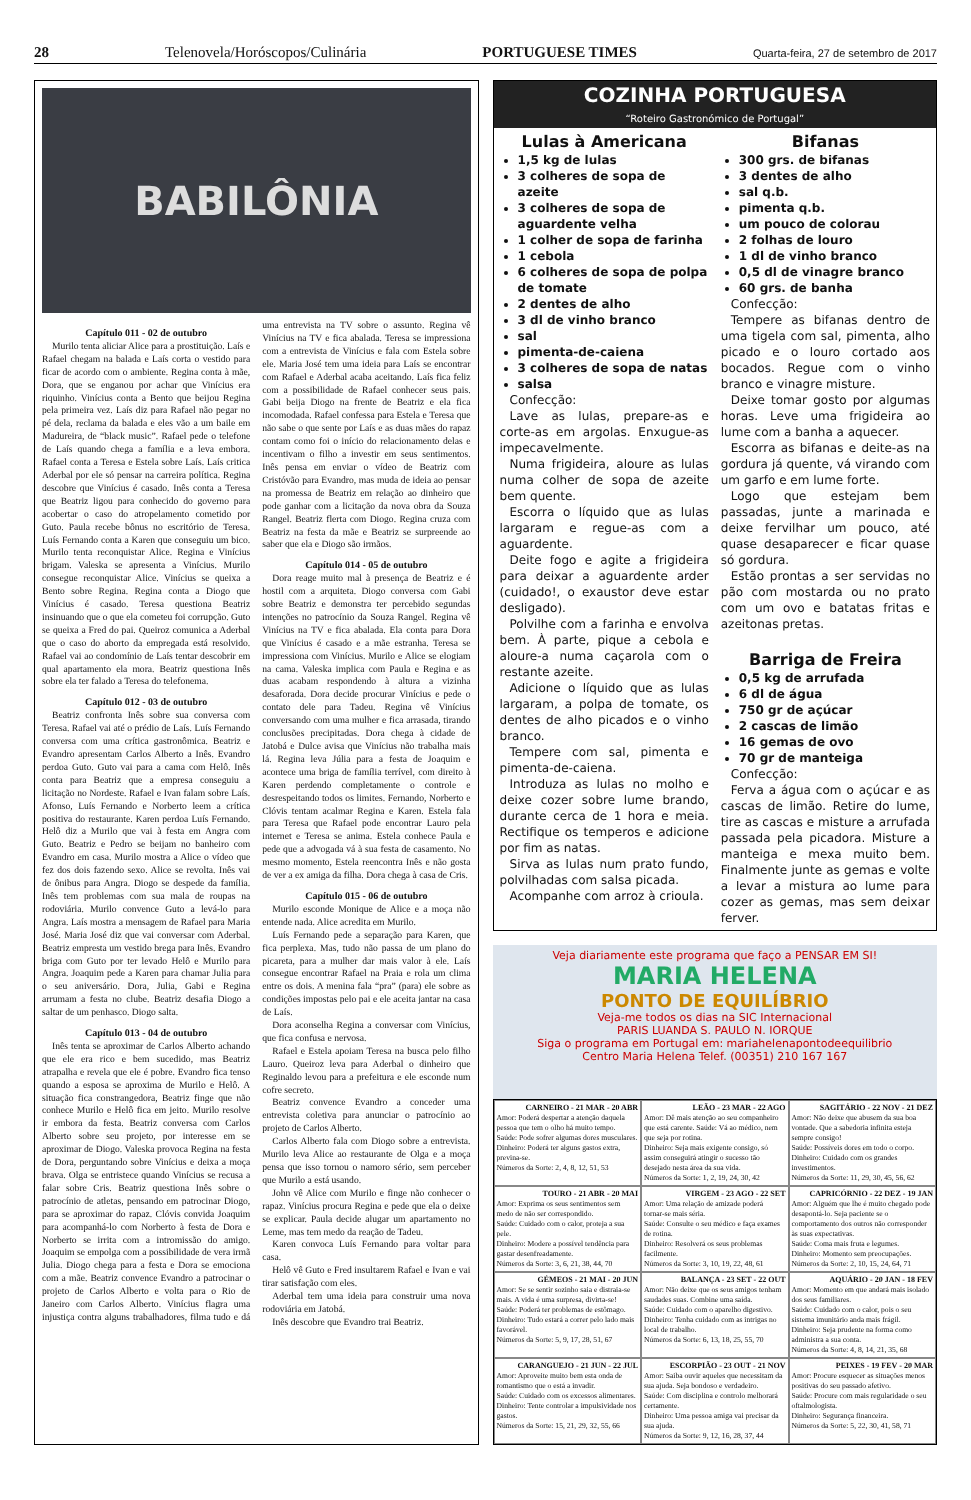28 Telenovela/Horóscopos/Culinária PORTUGUESE TIMES Quarta-feira, 27 de setembro de 2017
BABILÔNIA
Capítulo 011 - 02 de outubro
Murilo tenta aliciar Alice para a prostituição. Laís e Rafael chegam na balada e Laís corta o vestido para ficar de acordo com o ambiente. Regina conta à mãe, Dora, que se enganou por achar que Vinícius era riquinho. Vinícius conta a Bento que beijou Regina pela primeira vez. Laís diz para Rafael não pegar no pé dela, reclama da balada e eles vão a um baile em Madureira, de “black music”. Rafael pede o telefone de Laís quando chega a família e a leva embora. Rafael conta a Teresa e Estela sobre Laís. Laís critica Aderbal por ele só pensar na carreira política. Regina descobre que Vinícius é casado. Inês conta a Teresa que Beatriz ligou para conhecido do governo para acobertar o caso do atropelamento cometido por Guto. Paula recebe bônus no escritório de Teresa. Luís Fernando conta a Karen que conseguiu um bico. Murilo tenta reconquistar Alice. Regina e Vinícius brigam. Valeska se apresenta a Vinícius. Murilo consegue reconquistar Alice. Vinícius se queixa a Bento sobre Regina. Regina conta a Diogo que Vinícius é casado. Teresa questiona Beatriz insinuando que o que ela cometeu foi corrupção. Guto se queixa a Fred do pai. Queiroz comunica a Aderbal que o caso do aborto da empregada está resolvido. Rafael vai ao condomínio de Laís tentar descobrir em qual apartamento ela mora. Beatriz questiona Inês sobre ela ter falado a Teresa do telefonema.
Capítulo 012 - 03 de outubro
Beatriz confronta Inês sobre sua conversa com Teresa. Rafael vai até o prédio de Laís. Luís Fernando conversa com uma crítica gastronômica. Beatriz e Evandro apresentam Carlos Alberto a Inês. Evandro perdoa Guto. Guto vai para a cama com Helô. Inês conta para Beatriz que a empresa conseguiu a licitação no Nordeste. Rafael e Ivan falam sobre Laís. Afonso, Luís Fernando e Norberto leem a crítica positiva do restaurante. Karen perdoa Luís Fernando. Helô diz a Murilo que vai à festa em Angra com Guto. Beatriz e Pedro se beijam no banheiro com Evandro em casa. Murilo mostra a Alice o vídeo que fez dos dois fazendo sexo. Alice se revolta. Inês vai de ônibus para Angra. Diogo se despede da família. Inês tem problemas com sua mala de roupas na rodoviária. Murilo convence Guto a levá-lo para Angra. Laís mostra a mensagem de Rafael para Maria José. Maria José diz que vai conversar com Aderbal. Beatriz empresta um vestido brega para Inês. Evandro briga com Guto por ter levado Helô e Murilo para Angra. Joaquim pede a Karen para chamar Julia para o seu aniversário. Dora, Julia, Gabi e Regina arrumam a festa no clube. Beatriz desafia Diogo a saltar de um penhasco. Diogo salta.
Capítulo 013 - 04 de outubro
Inês tenta se aproximar de Carlos Alberto achando que ele era rico e bem sucedido, mas Beatriz atrapalha e revela que ele é pobre. Evandro fica tenso quando a esposa se aproxima de Murilo e Helô. A situação fica constrangedora, Beatriz finge que não conhece Murilo e Helô fica em jeito. Murilo resolve ir embora da festa. Beatriz conversa com Carlos Alberto sobre seu projeto, por interesse em se aproximar de Diogo. Valeska provoca Regina na festa de Dora, perguntando sobre Vinícius e deixa a moça brava. Olga se entristece quando Vinícius se recusa a falar sobre Cris. Beatriz questiona Inês sobre o patrocínio de atletas, pensando em patrocinar Diogo, para se aproximar do rapaz. Clóvis convida Joaquim para acompanhá-lo com Norberto à festa de Dora e Norberto se irrita com a intromissão do amigo. Joaquim se empolga com a possibilidade de vera irmã Julia. Diogo chega para a festa e Dora se emociona com a mãe. Beatriz convence Evandro a patrocinar o projeto de Carlos Alberto e volta para o Rio de Janeiro com Carlos Alberto. Vinícius flagra uma injustiça contra alguns trabalhadores, filma tudo e dá uma entrevista na TV sobre o assunto. Regina vê Vinícius na TV e fica abalada. Teresa se impressiona com a entrevista de Vinícius e fala com Estela sobre ele. Maria José tem uma ideia para Laís se encontrar com Rafael e Aderbal acaba aceitando. Laís fica feliz com a possibilidade de Rafael conhecer seus pais. Gabi beija Diogo na frente de Beatriz e ela fica incomodada. Rafael confessa para Estela e Teresa que não sabe o que sente por Laís e as duas mães do rapaz contam como foi o início do relacionamento delas e incentivam o filho a investir em seus sentimentos. Inês pensa em enviar o vídeo de Beatriz com Cristóvão para Evandro, mas muda de ideia ao pensar na promessa de Beatriz em relação ao dinheiro que pode ganhar com a licitação da nova obra da Souza Rangel. Beatriz flerta com Diogo. Regina cruza com Beatriz na festa da mãe e Beatriz se surpreende ao saber que ela e Diogo são irmãos.
Capítulo 014 - 05 de outubro
Dora reage muito mal à presença de Beatriz e é hostil com a arquiteta. Diogo conversa com Gabi sobre Beatriz e demonstra ter percebido segundas intenções no patrocínio da Souza Rangel. Regina vê Vinícius na TV e fica abalada. Ela conta para Dora que Vinícius é casado e a mãe estranha. Teresa se impressiona com Vinícius. Murilo e Alice se elogiam na cama. Valeska implica com Paula e Regina e as duas acabam respondendo à altura a vizinha desaforada. Dora decide procurar Vinícius e pede o contato dele para Tadeu. Regina vê Vinícius conversando com uma mulher e fica arrasada, tirando conclusões precipitadas. Dora chega à cidade de Jatobá e Dulce avisa que Vinícius não trabalha mais lá. Regina leva Júlia para a festa de Joaquim e acontece uma briga de família terrível, com direito à Karen perdendo completamente o controle e desrespeitando todos os limites. Fernando, Norberto e Clóvis tentam acalmar Regina e Karen. Estela fala para Teresa que Rafael pode encontrar Lauro pela internet e Teresa se anima. Estela conhece Paula e pede que a advogada vá à sua festa de casamento. No mesmo momento, Estela reencontra Inês e não gosta de ver a ex amiga da filha. Dora chega à casa de Cris.
Capítulo 015 - 06 de outubro
Murilo esconde Monique de Alice e a moça não entende nada. Alice acredita em Murilo.
Luís Fernando pede a separação para Karen, que fica perplexa. Mas, tudo não passa de um plano do picareta, para a mulher dar mais valor à ele. Laís consegue encontrar Rafael na Praia e rola um clima entre os dois. A menina fala “pra” (para) ele sobre as condições impostas pelo pai e ele aceita jantar na casa de Laís.
Dora aconselha Regina a conversar com Vinícius, que fica confusa e nervosa.
Rafael e Estela apoiam Teresa na busca pelo filho Lauro. Queiroz leva para Aderbal o dinheiro que Reginaldo levou para a prefeitura e ele esconde num cofre secreto.
Beatriz convence Evandro a conceder uma entrevista coletiva para anunciar o patrocínio ao projeto de Carlos Alberto.
Carlos Alberto fala com Diogo sobre a entrevista. Murilo leva Alice ao restaurante de Olga e a moça pensa que isso tornou o namoro sério, sem perceber que Murilo a está usando.
John vê Alice com Murilo e finge não conhecer o rapaz. Vinícius procura Regina e pede que ela o deixe se explicar. Paula decide alugar um apartamento no Leme, mas tem medo da reação de Tadeu.
Karen convoca Luís Fernando para voltar para casa.
Helô vê Guto e Fred insultarem Rafael e Ivan e vai tirar satisfação com eles.
Aderbal tem uma ideia para construir uma nova rodoviária em Jatobá.
Inês descobre que Evandro trai Beatriz.
COZINHA PORTUGUESA
“Roteiro Gastronómico de Portugal”
Lulas à Americana
1,5 kg de lulas
3 colheres de sopa de azeite
3 colheres de sopa de aguardente velha
1 colher de sopa de farinha
1 cebola
6 colheres de sopa de polpa de tomate
2 dentes de alho
3 dl de vinho branco
sal
pimenta-de-caiena
3 colheres de sopa de natas
salsa
Confecção:
Lave as lulas, prepare-as e corte-as em argolas. Enxugue-as impecavelmente.
Numa frigideira, aloure as lulas numa colher de sopa de azeite bem quente.
Escorra o líquido que as lulas largaram e regue-as com a aguardente.
Deite fogo e agite a frigideira para deixar a aguardente arder (cuidado!, o exaustor deve estar desligado).
Polvilhe com a farinha e envolva bem. À parte, pique a cebola e aloure-a numa caçarola com o restante azeite.
Adicione o líquido que as lulas largaram, a polpa de tomate, os dentes de alho picados e o vinho branco.
Tempere com sal, pimenta e pimenta-de-caiena.
Introduza as lulas no molho e deixe cozer sobre lume brando, durante cerca de 1 hora e meia. Rectifique os temperos e adicione por fim as natas.
Sirva as lulas num prato fundo, polvilhadas com salsa picada.
Acompanhe com arroz à crioula.
Bifanas
300 grs. de bifanas
3 dentes de alho
sal q.b.
pimenta q.b.
um pouco de colorau
2 folhas de louro
1 dl de vinho branco
0,5 dl de vinagre branco
60 grs. de banha
Confecção:
Tempere as bifanas dentro de uma tigela com sal, pimenta, alho picado e o louro cortado aos bocados. Regue com o vinho branco e vinagre misture.
Deixe tomar gosto por algumas horas. Leve uma frigideira ao lume com a banha a aquecer.
Escorra as bifanas e deite-as na gordura já quente, vá virando com um garfo e em lume forte.
Logo que estejam bem passadas, junte a marinada e deixe fervilhar um pouco, até quase desaparecer e ficar quase só gordura.
Estão prontas a ser servidas no pão com mostarda ou no prato com um ovo e batatas fritas e azeitonas pretas.
Barriga de Freira
0,5 kg de arrufada
6 dl de água
750 gr de açúcar
2 cascas de limão
16 gemas de ovo
70 gr de manteiga
Confecção:
Ferva a água com o açúcar e as cascas de limão. Retire do lume, tire as cascas e misture a arrufada passada pela picadora. Misture a manteiga e mexa muito bem. Finalmente junte as gemas e volte a levar a mistura ao lume para cozer as gemas, mas sem deixar ferver.
Veja diariamente este programa que faço a PENSAR EM SI!
MARIA HELENA
PONTO DE EQUILÍBRIO
Veja-me todos os dias na SIC Internacional
PARIS LUANDA S. PAULO N. IORQUE
Siga o programa em Portugal em: mariahelenapontodeequilibrio
Centro Maria Helena Telef. (00351) 210 167 167
CARNEIRO - 21 MAR - 20 ABR
Amor: Poderá despertar a atenção daquela pessoa que tem o olho há muito tempo.
Saúde: Pode sofrer algumas dores musculares.
Dinheiro: Poderá ter alguns gastos extra, previna-se.
Números da Sorte: 2, 4, 8, 12, 51, 53
LEÃO - 23 MAR - 22 AGO
Amor: Dê mais atenção ao seu companheiro que está carente. Saúde: Vá ao médico, nem que seja por rotina.
Dinheiro: Seja mais exigente consigo, só assim conseguirá atingir o sucesso tão desejado nesta área da sua vida.
Números da Sorte: 1, 2, 19, 24, 30, 42
SAGITÁRIO - 22 NOV - 21 DEZ
Amor: Não deixe que abusem da sua boa vontade. Que a sabedoria infinita esteja sempre consigo!
Saúde: Possíveis dores em todo o corpo.
Dinheiro: Cuidado com os grandes investimentos.
Números da Sorte: 11, 29, 30, 45, 56, 62
TOURO - 21 ABR - 20 MAI
Amor: Exprima os seus sentimentos sem medo de não ser correspondido.
Saúde: Cuidado com o calor, proteja a sua pele.
Dinheiro: Modere a possível tendência para gastar desenfreadamente.
Números da Sorte: 3, 6, 21, 38, 44, 70
VIRGEM - 23 AGO - 22 SET
Amor: Uma relação de amizade poderá tornar-se mais séria.
Saúde: Consulte o seu médico e faça exames de rotina.
Dinheiro: Resolverá os seus problemas facilmente.
Números da Sorte: 3, 10, 19, 22, 48, 61
CAPRICÓRNIO - 22 DEZ - 19 JAN
Amor: Alguém que lhe é muito chegado pode desapontá-lo. Seja paciente se o comportamento dos outros não corresponder às suas expectativas.
Saúde: Coma mais fruta e legumes.
Dinheiro: Momento sem preocupações.
Números da Sorte: 2, 10, 15, 24, 64, 71
GÉMEOS - 21 MAI - 20 JUN
Amor: Se se sentir sozinho saia e distraia-se mais. A vida é uma surpresa, divirta-se!
Saúde: Poderá ter problemas de estômago.
Dinheiro: Tudo estará a correr pelo lado mais favorável.
Números da Sorte: 5, 9, 17, 28, 51, 67
BALANÇA - 23 SET - 22 OUT
Amor: Não deixe que os seus amigos tenham saudades suas. Combine uma saída.
Saúde: Cuidado com o aparelho digestivo.
Dinheiro: Tenha cuidado com as intrigas no local de trabalho.
Números da Sorte: 6, 13, 18, 25, 55, 70
AQUÁRIO - 20 JAN - 18 FEV
Amor: Momento em que andará mais isolado dos seus familiares.
Saúde: Cuidado com o calor, pois o seu sistema imunitário anda mais frágil.
Dinheiro: Seja prudente na forma como administra a sua conta.
Números da Sorte: 4, 8, 14, 21, 35, 68
CARANGUEJO - 21 JUN - 22 JUL
Amor: Aproveite muito bem esta onda de romantismo que o está a invadir.
Saúde: Cuidado com os excessos alimentares.
Dinheiro: Tente controlar a impulsividade nos gastos.
Números da Sorte: 15, 21, 29, 32, 55, 66
ESCORPIÃO - 23 OUT - 21 NOV
Amor: Saiba ouvir aqueles que necessitam da sua ajuda. Seja bondoso e verdadeiro.
Saúde: Com disciplina e controlo melhorará certamente.
Dinheiro: Uma pessoa amiga vai precisar da sua ajuda.
Números da Sorte: 9, 12, 16, 28, 37, 44
PEIXES - 19 FEV - 20 MAR
Amor: Procure esquecer as situações menos positivas do seu passado afetivo.
Saúde: Procure com mais regularidade o seu oftalmologista.
Dinheiro: Segurança financeira.
Números da Sorte: 5, 22, 30, 41, 58, 71